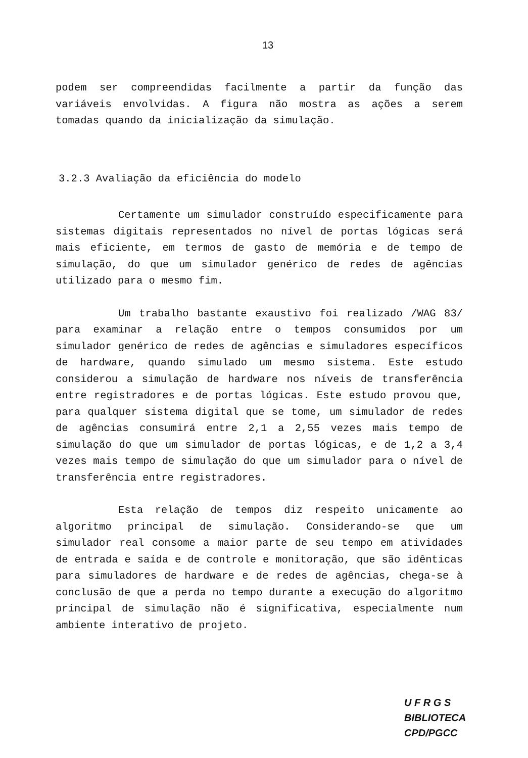13
podem ser compreendidas facilmente a partir da função das variáveis envolvidas. A figura não mostra as ações a serem tomadas quando da inicialização da simulação.
3.2.3 Avaliação da eficiência do modelo
Certamente um simulador construído especificamente para sistemas digitais representados no nível de portas lógicas será mais eficiente, em termos de gasto de memória e de tempo de simulação, do que um simulador genérico de redes de agências utilizado para o mesmo fim.
Um trabalho bastante exaustivo foi realizado /WAG 83/ para examinar a relação entre o tempos consumidos por um simulador genérico de redes de agências e simuladores específicos de hardware, quando simulado um mesmo sistema. Este estudo considerou a simulação de hardware nos níveis de transferência entre registradores e de portas lógicas. Este estudo provou que, para qualquer sistema digital que se tome, um simulador de redes de agências consumirá entre 2,1 a 2,55 vezes mais tempo de simulação do que um simulador de portas lógicas, e de 1,2 a 3,4 vezes mais tempo de simulação do que um simulador para o nível de transferência entre registradores.
Esta relação de tempos diz respeito unicamente ao algoritmo principal de simulação. Considerando-se que um simulador real consome a maior parte de seu tempo em atividades de entrada e saída e de controle e monitoração, que são idênticas para simuladores de hardware e de redes de agências, chega-se à conclusão de que a perda no tempo durante a execução do algoritmo principal de simulação não é significativa, especialmente num ambiente interativo de projeto.
U F R G S
BIBLIOTECA
CPD/PGCC